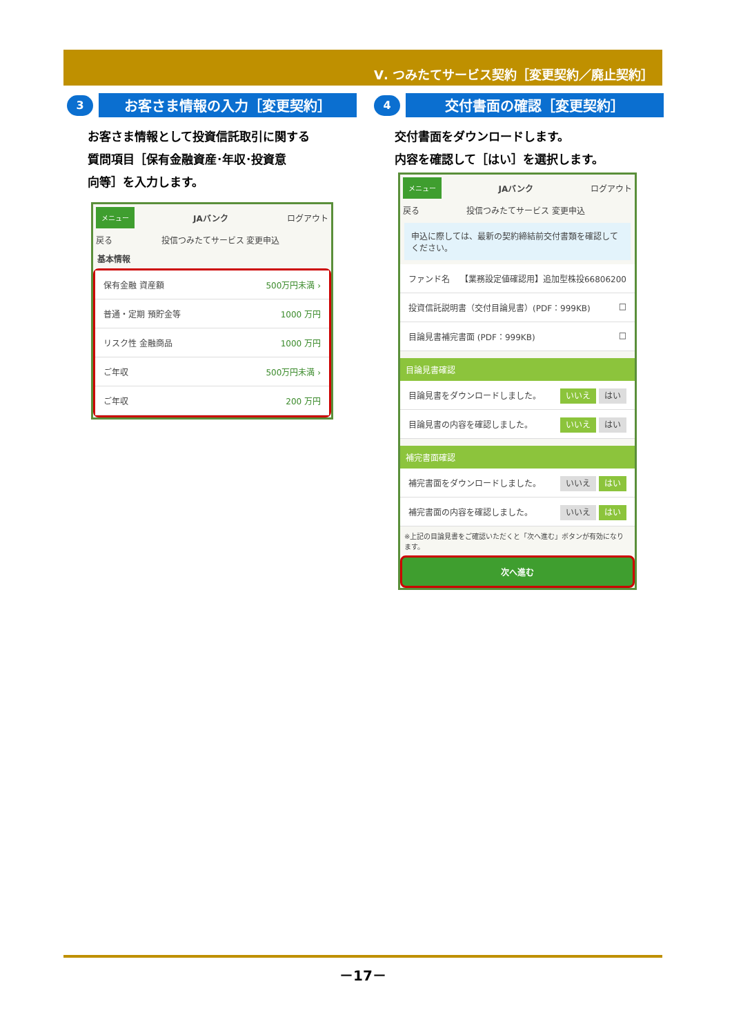Ⅴ. つみたてサービス契約［変更契約／廃止契約］
3
お客さま情報の入力［変更契約］
お客さま情報として投資信託取引に関する
質問項目［保有金融資産･年収･投資意
向等］を入力します。
メニュー JAバンク ログアウト
戻る 投信つみたてサービス 変更申込
基本情報
保有金融 資産額 500万円未満 ›
普通・定期 預貯金等 1000 万円
リスク性 金融商品 1000 万円
ご年収 500万円未満 ›
ご年収 200 万円
4
交付書面の確認［変更契約］
交付書面をダウンロードします。
内容を確認して［はい］を選択します。
メニュー JAバンク ログアウト
戻る 投信つみたてサービス 変更申込
申込に際しては、最新の契約締結前交付書類を確認してください。
ファンド名 【業務設定値確認用】追加型株投66806200
投資信託説明書（交付目論見書）(PDF：999KB) □
目論見書補完書面 (PDF：999KB) □
目論見書確認
目論見書をダウンロードしました。 いいえ はい
目論見書の内容を確認しました。 いいえ はい
補完書面確認
補完書面をダウンロードしました。 いいえ はい
補完書面の内容を確認しました。 いいえ はい
※上記の目論見書をご確認いただくと「次へ進む」ボタンが有効になります。
次へ進む
－17－